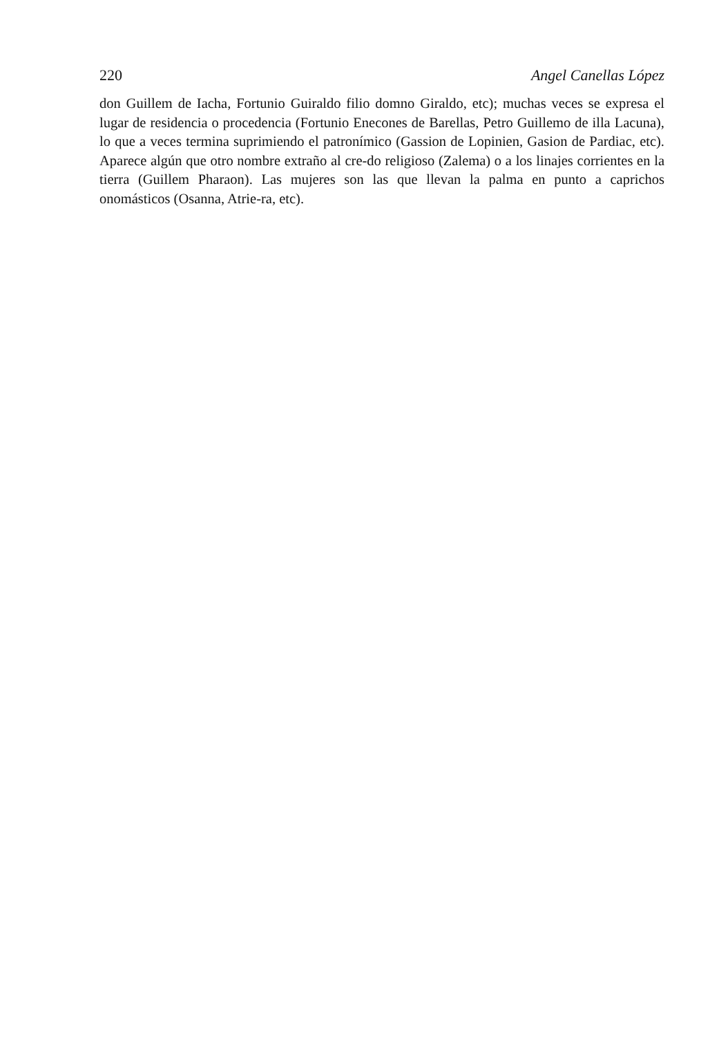220 Angel Canellas López
don Guillem de Iacha, Fortunio Guiraldo filio domno Giraldo, etc); muchas veces se expresa el lugar de residencia o procedencia (Fortunio Enecones de Barellas, Petro Guillemo de illa Lacuna), lo que a veces termina suprimiendo el patronímico (Gassion de Lopinien, Gasion de Pardiac, etc). Aparece algún que otro nombre extraño al cre-do religioso (Zalema) o a los linajes corrientes en la tierra (Guillem Pharaon). Las mujeres son las que llevan la palma en punto a caprichos onomásticos (Osanna, Atrie-ra, etc).